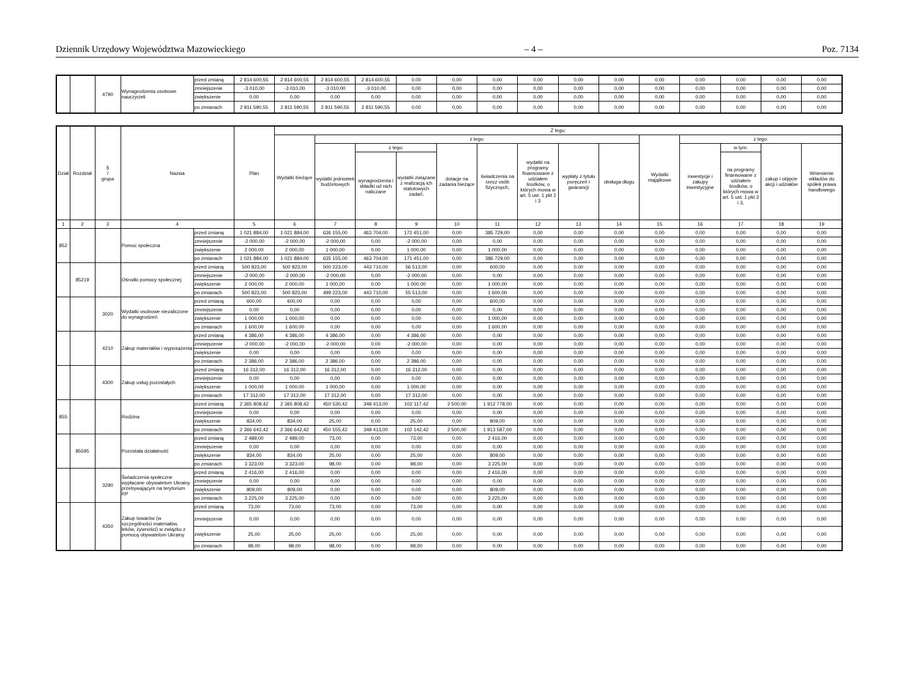Dziennik Urzędowy Województwa Mazowieckiego – 4 – Poz. 7134
| | | 4790 | Wynagrodzenia osobowe nauczycieli | przed zmianą | 2 814 600,55 | 2 814 600,55 | 2 814 600,55 | 2 814 600,55 | 0,00 | 0,00 | 0,00 | 0,00 | 0,00 | 0,00 | 0,00 | 0,00 | 0,00 | 0,00 | 0,00 |
| | | | | zmniejszenie | -3 010,00 | -3 010,00 | -3 010,00 | -3 010,00 | 0,00 | 0,00 | 0,00 | 0,00 | 0,00 | 0,00 | 0,00 | 0,00 | 0,00 | 0,00 | 0,00 |
| | | | | zwiększenie | 0,00 | 0,00 | 0,00 | 0,00 | 0,00 | 0,00 | 0,00 | 0,00 | 0,00 | 0,00 | 0,00 | 0,00 | 0,00 | 0,00 | 0,00 |
| | | | | po zmianach | 2 811 590,55 | 2 811 590,55 | 2 811 590,55 | 2 811 590,55 | 0,00 | 0,00 | 0,00 | 0,00 | 0,00 | 0,00 | 0,00 | 0,00 | 0,00 | 0,00 | 0,00 |
| Dział | Rozdział | § / grupa | Nazwa | | Plan | Z tego: | | | | | | | | | | | | | |
| --- | --- | --- | --- | --- | --- | --- | --- | --- | --- | --- | --- | --- | --- | --- | --- | --- | --- | --- | --- |
| | | | | | | Wydatki bieżące | z tego: | | | | | | | | Wydatki majątkowe | z tego: | | | |
| | | | | | | | wydatki jednostek budżetowych | z tego: | | dotacje na zadania bieżące | świadczenia na rzecz osób fizycznych; | wydatki na programy finansowane z udziałem środków, o których mowa w art. 5 ust. 1 pkt 2 i 3 | wypłaty z tytułu poręczeń i gwarancji | obsługa długu | | inwestycje i zakupy inwestycyjne | w tym: | zakup i objęcie akcji i udziałów | Wniesienie wkładów do spółek prawa handlowego |
| | | | | | | | | wynagrodzenia i składki od nich naliczane | wydatki związane z realizacją ich statutowych zadań; | | | | | | | | na programy finansowane z udziałem środków, o których mowa w art. 5 ust. 1 pkt 2 i 3, | | |
| 1 | 2 | 3 | 4 | | 5 | 6 | 7 | 8 | 9 | 10 | 11 | 12 | 13 | 14 | 15 | 16 | 17 | 18 | 19 |
| 852 | | | Pomoc społeczna | przed zmianą | 1 021 884,00 | 1 021 884,00 | 636 155,00 | 463 704,00 | 172 451,00 | 0,00 | 385 729,00 | 0,00 | 0,00 | 0,00 | 0,00 | 0,00 | 0,00 | 0,00 | 0,00 |
| | | | | zmniejszenie | -2 000,00 | -2 000,00 | -2 000,00 | 0,00 | -2 000,00 | 0,00 | 0,00 | 0,00 | 0,00 | 0,00 | 0,00 | 0,00 | 0,00 | 0,00 | 0,00 |
| | | | | zwiększenie | 2 000,00 | 2 000,00 | 1 000,00 | 0,00 | 1 000,00 | 0,00 | 1 000,00 | 0,00 | 0,00 | 0,00 | 0,00 | 0,00 | 0,00 | 0,00 | 0,00 |
| | | | | po zmianach | 1 021 884,00 | 1 021 884,00 | 635 155,00 | 463 704,00 | 171 451,00 | 0,00 | 386 729,00 | 0,00 | 0,00 | 0,00 | 0,00 | 0,00 | 0,00 | 0,00 | 0,00 |
| | 85219 | | Ośrodki pomocy społecznej | przed zmianą | 500 823,00 | 500 823,00 | 500 223,00 | 443 710,00 | 56 513,00 | 0,00 | 600,00 | 0,00 | 0,00 | 0,00 | 0,00 | 0,00 | 0,00 | 0,00 | 0,00 |
| | | | | zmniejszenie | -2 000,00 | -2 000,00 | -2 000,00 | 0,00 | -2 000,00 | 0,00 | 0,00 | 0,00 | 0,00 | 0,00 | 0,00 | 0,00 | 0,00 | 0,00 | 0,00 |
| | | | | zwiększenie | 2 000,00 | 2 000,00 | 1 000,00 | 0,00 | 1 000,00 | 0,00 | 1 000,00 | 0,00 | 0,00 | 0,00 | 0,00 | 0,00 | 0,00 | 0,00 | 0,00 |
| | | | | po zmianach | 500 823,00 | 500 823,00 | 499 223,00 | 443 710,00 | 55 513,00 | 0,00 | 1 600,00 | 0,00 | 0,00 | 0,00 | 0,00 | 0,00 | 0,00 | 0,00 | 0,00 |
| | | 3020 | Wydatki osobowe niezaliczone do wynagrodzeń | przed zmianą | 600,00 | 600,00 | 0,00 | 0,00 | 0,00 | 0,00 | 600,00 | 0,00 | 0,00 | 0,00 | 0,00 | 0,00 | 0,00 | 0,00 | 0,00 |
| | | | | zmniejszenie | 0,00 | 0,00 | 0,00 | 0,00 | 0,00 | 0,00 | 0,00 | 0,00 | 0,00 | 0,00 | 0,00 | 0,00 | 0,00 | 0,00 | 0,00 |
| | | | | zwiększenie | 1 000,00 | 1 000,00 | 0,00 | 0,00 | 0,00 | 0,00 | 1 000,00 | 0,00 | 0,00 | 0,00 | 0,00 | 0,00 | 0,00 | 0,00 | 0,00 |
| | | | | po zmianach | 1 600,00 | 1 600,00 | 0,00 | 0,00 | 0,00 | 0,00 | 1 600,00 | 0,00 | 0,00 | 0,00 | 0,00 | 0,00 | 0,00 | 0,00 | 0,00 |
| | | 4210 | Zakup materiałów i wyposażenia | przed zmianą | 4 386,00 | 4 386,00 | 4 386,00 | 0,00 | 4 386,00 | 0,00 | 0,00 | 0,00 | 0,00 | 0,00 | 0,00 | 0,00 | 0,00 | 0,00 | 0,00 |
| | | | | zmniejszenie | -2 000,00 | -2 000,00 | -2 000,00 | 0,00 | -2 000,00 | 0,00 | 0,00 | 0,00 | 0,00 | 0,00 | 0,00 | 0,00 | 0,00 | 0,00 | 0,00 |
| | | | | zwiększenie | 0,00 | 0,00 | 0,00 | 0,00 | 0,00 | 0,00 | 0,00 | 0,00 | 0,00 | 0,00 | 0,00 | 0,00 | 0,00 | 0,00 | 0,00 |
| | | | | po zmianach | 2 386,00 | 2 386,00 | 2 386,00 | 0,00 | 2 386,00 | 0,00 | 0,00 | 0,00 | 0,00 | 0,00 | 0,00 | 0,00 | 0,00 | 0,00 | 0,00 |
| | | 4300 | Zakup usług pozostałych | przed zmianą | 16 312,00 | 16 312,00 | 16 312,00 | 0,00 | 16 312,00 | 0,00 | 0,00 | 0,00 | 0,00 | 0,00 | 0,00 | 0,00 | 0,00 | 0,00 | 0,00 |
| | | | | zmniejszenie | 0,00 | 0,00 | 0,00 | 0,00 | 0,00 | 0,00 | 0,00 | 0,00 | 0,00 | 0,00 | 0,00 | 0,00 | 0,00 | 0,00 | 0,00 |
| | | | | zwiększenie | 1 000,00 | 1 000,00 | 1 000,00 | 0,00 | 1 000,00 | 0,00 | 0,00 | 0,00 | 0,00 | 0,00 | 0,00 | 0,00 | 0,00 | 0,00 | 0,00 |
| | | | | po zmianach | 17 312,00 | 17 312,00 | 17 312,00 | 0,00 | 17 312,00 | 0,00 | 0,00 | 0,00 | 0,00 | 0,00 | 0,00 | 0,00 | 0,00 | 0,00 | 0,00 |
| 855 | | | Rodzina | przed zmianą | 2 365 808,42 | 2 365 808,42 | 450 530,42 | 348 413,00 | 102 117,42 | 2 500,00 | 1 912 778,00 | 0,00 | 0,00 | 0,00 | 0,00 | 0,00 | 0,00 | 0,00 | 0,00 |
| | | | | zmniejszenie | 0,00 | 0,00 | 0,00 | 0,00 | 0,00 | 0,00 | 0,00 | 0,00 | 0,00 | 0,00 | 0,00 | 0,00 | 0,00 | 0,00 | 0,00 |
| | | | | zwiększenie | 834,00 | 834,00 | 25,00 | 0,00 | 25,00 | 0,00 | 809,00 | 0,00 | 0,00 | 0,00 | 0,00 | 0,00 | 0,00 | 0,00 | 0,00 |
| | | | | po zmianach | 2 366 642,42 | 2 366 642,42 | 450 555,42 | 348 413,00 | 102 142,42 | 2 500,00 | 1 913 587,00 | 0,00 | 0,00 | 0,00 | 0,00 | 0,00 | 0,00 | 0,00 | 0,00 |
| | 85595 | | Pozostała działalność | przed zmianą | 2 489,00 | 2 489,00 | 73,00 | 0,00 | 73,00 | 0,00 | 2 416,00 | 0,00 | 0,00 | 0,00 | 0,00 | 0,00 | 0,00 | 0,00 | 0,00 |
| | | | | zmniejszenie | 0,00 | 0,00 | 0,00 | 0,00 | 0,00 | 0,00 | 0,00 | 0,00 | 0,00 | 0,00 | 0,00 | 0,00 | 0,00 | 0,00 | 0,00 |
| | | | | zwiększenie | 834,00 | 834,00 | 25,00 | 0,00 | 25,00 | 0,00 | 809,00 | 0,00 | 0,00 | 0,00 | 0,00 | 0,00 | 0,00 | 0,00 | 0,00 |
| | | | | po zmianach | 3 323,00 | 3 323,00 | 98,00 | 0,00 | 98,00 | 0,00 | 3 225,00 | 0,00 | 0,00 | 0,00 | 0,00 | 0,00 | 0,00 | 0,00 | 0,00 |
| | | 3290 | Świadczenia społeczne wypłacane obywatelom Ukrainy przebywającym na terytorium RP | przed zmianą | 2 416,00 | 2 416,00 | 0,00 | 0,00 | 0,00 | 0,00 | 2 416,00 | 0,00 | 0,00 | 0,00 | 0,00 | 0,00 | 0,00 | 0,00 | 0,00 |
| | | | | zmniejszenie | 0,00 | 0,00 | 0,00 | 0,00 | 0,00 | 0,00 | 0,00 | 0,00 | 0,00 | 0,00 | 0,00 | 0,00 | 0,00 | 0,00 | 0,00 |
| | | | | zwiększenie | 809,00 | 809,00 | 0,00 | 0,00 | 0,00 | 0,00 | 809,00 | 0,00 | 0,00 | 0,00 | 0,00 | 0,00 | 0,00 | 0,00 | 0,00 |
| | | | | po zmianach | 3 225,00 | 3 225,00 | 0,00 | 0,00 | 0,00 | 0,00 | 3 225,00 | 0,00 | 0,00 | 0,00 | 0,00 | 0,00 | 0,00 | 0,00 | 0,00 |
| | | 4350 | Zakup towarów (w szczególności materiałów, leków, żywności) w związku z pomocą obywatelom Ukrainy | przed zmianą | 73,00 | 73,00 | 73,00 | 0,00 | 73,00 | 0,00 | 0,00 | 0,00 | 0,00 | 0,00 | 0,00 | 0,00 | 0,00 | 0,00 | 0,00 |
| | | | | zmniejszenie | 0,00 | 0,00 | 0,00 | 0,00 | 0,00 | 0,00 | 0,00 | 0,00 | 0,00 | 0,00 | 0,00 | 0,00 | 0,00 | 0,00 | 0,00 |
| | | | | zwiększenie | 25,00 | 25,00 | 25,00 | 0,00 | 25,00 | 0,00 | 0,00 | 0,00 | 0,00 | 0,00 | 0,00 | 0,00 | 0,00 | 0,00 | 0,00 |
| | | | | po zmianach | 98,00 | 98,00 | 98,00 | 0,00 | 98,00 | 0,00 | 0,00 | 0,00 | 0,00 | 0,00 | 0,00 | 0,00 | 0,00 | 0,00 | 0,00 |